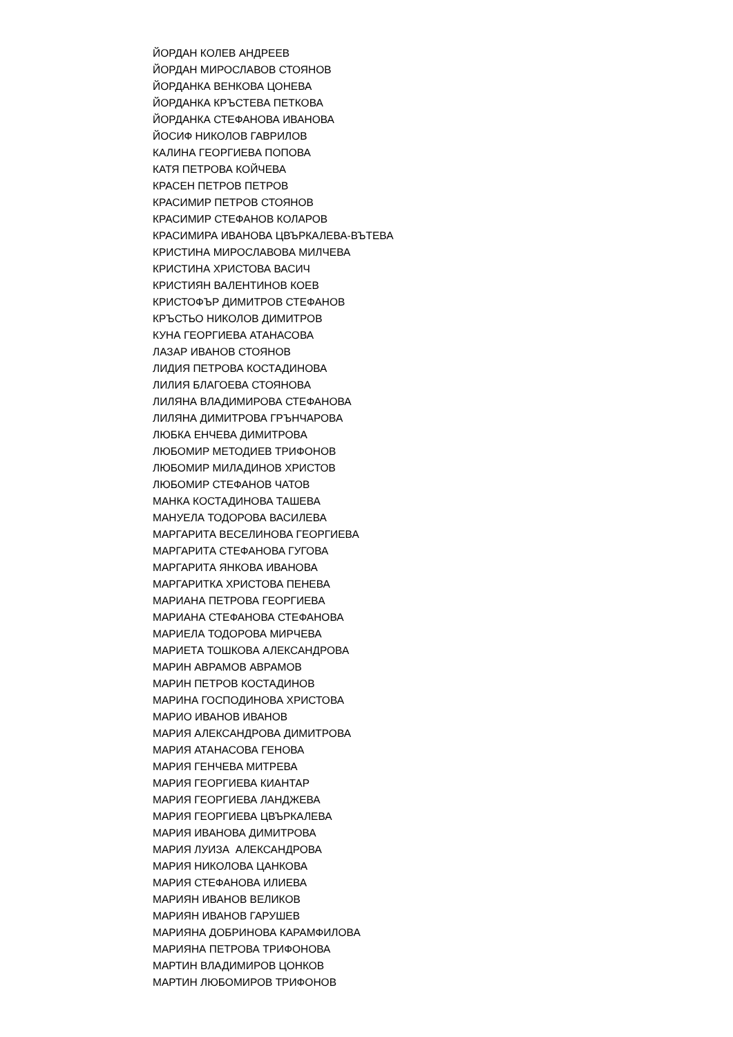ЙОРДАН КОЛЕВ АНДРЕЕВ
ЙОРДАН МИРОСЛАВОВ СТОЯНОВ
ЙОРДАНКА ВЕНКОВА ЦОНЕВА
ЙОРДАНКА КРЪСТЕВА ПЕТКОВА
ЙОРДАНКА СТЕФАНОВА ИВАНОВА
ЙОСИФ НИКОЛОВ ГАВРИЛОВ
КАЛИНА ГЕОРГИЕВА ПОПОВА
КАТЯ ПЕТРОВА КОЙЧЕВА
КРАСЕН ПЕТРОВ ПЕТРОВ
КРАСИМИР ПЕТРОВ СТОЯНОВ
КРАСИМИР СТЕФАНОВ КОЛАРОВ
КРАСИМИРА ИВАНОВА ЦВЪРКАЛЕВА-ВЪТЕВА
КРИСТИНА МИРОСЛАВОВА МИЛЧЕВА
КРИСТИНА ХРИСТОВА ВАСИЧ
КРИСТИЯН ВАЛЕНТИНОВ КОЕВ
КРИСТОФЪР ДИМИТРОВ СТЕФАНОВ
КРЪСТЬО НИКОЛОВ ДИМИТРОВ
КУНА ГЕОРГИЕВА АТАНАСОВА
ЛАЗАР ИВАНОВ СТОЯНОВ
ЛИДИЯ ПЕТРОВА КОСТАДИНОВА
ЛИЛИЯ БЛАГОЕВА СТОЯНОВА
ЛИЛЯНА ВЛАДИМИРОВА СТЕФАНОВА
ЛИЛЯНА ДИМИТРОВА ГРЪНЧАРОВА
ЛЮБКА ЕНЧЕВА ДИМИТРОВА
ЛЮБОМИР МЕТОДИЕВ ТРИФОНОВ
ЛЮБОМИР МИЛАДИНОВ ХРИСТОВ
ЛЮБОМИР СТЕФАНОВ ЧАТОВ
МАНКА КОСТАДИНОВА ТАШЕВА
МАНУЕЛА ТОДОРОВА ВАСИЛЕВА
МАРГАРИТА ВЕСЕЛИНОВА ГЕОРГИЕВА
МАРГАРИТА СТЕФАНОВА ГУГОВА
МАРГАРИТА ЯНКОВА ИВАНОВА
МАРГАРИТКА ХРИСТОВА ПЕНЕВА
МАРИАНА ПЕТРОВА ГЕОРГИЕВА
МАРИАНА СТЕФАНОВА СТЕФАНОВА
МАРИЕЛА ТОДОРОВА МИРЧЕВА
МАРИЕТА ТОШКОВА АЛЕКСАНДРОВА
МАРИН АВРАМОВ АВРАМОВ
МАРИН ПЕТРОВ КОСТАДИНОВ
МАРИНА ГОСПОДИНОВА ХРИСТОВА
МАРИО ИВАНОВ ИВАНОВ
МАРИЯ АЛЕКСАНДРОВА ДИМИТРОВА
МАРИЯ АТАНАСОВА ГЕНОВА
МАРИЯ ГЕНЧЕВА МИТРЕВА
МАРИЯ ГЕОРГИЕВА КИАНТАР
МАРИЯ ГЕОРГИЕВА ЛАНДЖЕВА
МАРИЯ ГЕОРГИЕВА ЦВЪРКАЛЕВА
МАРИЯ ИВАНОВА ДИМИТРОВА
МАРИЯ ЛУИЗА АЛЕКСАНДРОВА
МАРИЯ НИКОЛОВА ЦАНКОВА
МАРИЯ СТЕФАНОВА ИЛИЕВА
МАРИЯН ИВАНОВ ВЕЛИКОВ
МАРИЯН ИВАНОВ ГАРУШЕВ
МАРИЯНА ДОБРИНОВА КАРАМФИЛОВА
МАРИЯНА ПЕТРОВА ТРИФОНОВА
МАРТИН ВЛАДИМИРОВ ЦОНКОВ
МАРТИН ЛЮБОМИРОВ ТРИФОНОВ